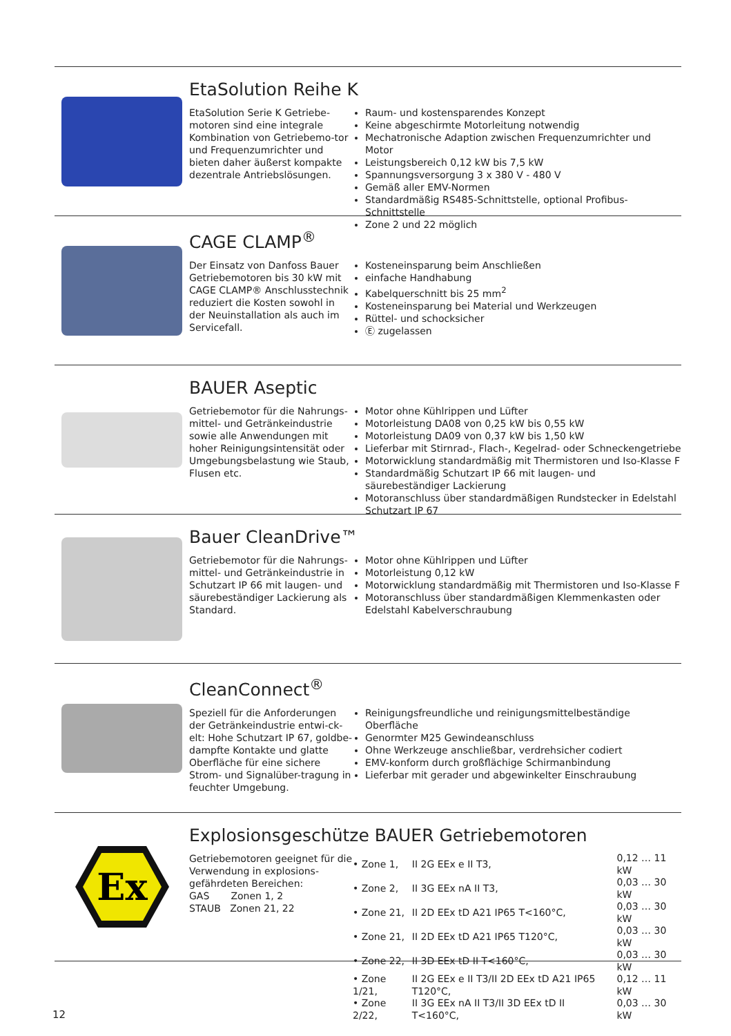EtaSolution Reihe K
EtaSolution Serie K Getriebe-motoren sind eine integrale Kombination von Getriebemo-tor und Frequenzumrichter und bieten daher äußerst kompakte dezentrale Antriebslösungen.
Raum- und kostensparendes Konzept
Keine abgeschirmte Motorleitung notwendig
Mechatronische Adaption zwischen Frequenzumrichter und Motor
Leistungsbereich 0,12 kW bis 7,5 kW
Spannungsversorgung 3 x 380 V - 480 V
Gemäß aller EMV-Normen
Standardmäßig RS485-Schnittstelle, optional Profibus-Schnittstelle
Zone 2 und 22 möglich
CAGE CLAMP<sup>®</sup>
Der Einsatz von Danfoss Bauer Getriebemotoren bis 30 kW mit CAGE CLAMP® Anschlusstechnik reduziert die Kosten sowohl in der Neuinstallation als auch im Servicefall.
Kosteneinsparung beim Anschließen
einfache Handhabung
Kabelquerschnitt bis 25 mm<sup>2</sup>
Kosteneinsparung bei Material und Werkzeugen
Rüttel- und schocksicher
Ⓔ zugelassen
BAUER Aseptic
Getriebemotor für die Nahrungs-mittel- und Getränkeindustrie sowie alle Anwendungen mit hoher Reinigungsintensität oder Umgebungsbelastung wie Staub, Flusen etc.
Motor ohne Kühlrippen und Lüfter
Motorleistung DA08 von 0,25 kW bis 0,55 kW
Motorleistung DA09 von 0,37 kW bis 1,50 kW
Lieferbar mit Stirnrad-, Flach-, Kegelrad- oder Schneckengetriebe
Motorwicklung standardmäßig mit Thermistoren und Iso-Klasse F
Standardmäßig Schutzart IP 66 mit laugen- und säurebeständiger Lackierung
Motoranschluss über standardmäßigen Rundstecker in Edelstahl Schutzart IP 67
Bauer CleanDrive™
Getriebemotor für die Nahrungs-mittel- und Getränkeindustrie in Schutzart IP 66 mit laugen- und säurebeständiger Lackierung als Standard.
Motor ohne Kühlrippen und Lüfter
Motorleistung 0,12 kW
Motorwicklung standardmäßig mit Thermistoren und Iso-Klasse F
Motoranschluss über standardmäßigen Klemmenkasten oder Edelstahl Kabelverschraubung
CleanConnect<sup>®</sup>
Speziell für die Anforderungen der Getränkeindustrie entwi-ck-elt: Hohe Schutzart IP 67, goldbe-dampfte Kontakte und glatte Oberfläche für eine sichere Strom- und Signalüber-tragung in feuchter Umgebung.
Reinigungsfreundliche und reinigungsmittelbeständige Oberfläche
Genormter M25 Gewindeanschluss
Ohne Werkzeuge anschließbar, verdrehsicher codiert
EMV-konform durch großflächige Schirmanbindung
Lieferbar mit gerader und abgewinkelter Einschraubung
Ex
Explosionsgeschütze BAUER Getriebemotoren
Getriebemotoren geeignet für die Verwendung in explosions-gefährdeten Bereichen:
GAS Zonen 1, 2
STAUB Zonen 21, 22
| • Zone 1, | II 2G EEx e II T3, | 0,12 … 11 kW |
| • Zone 2, | II 3G EEx nA II T3, | 0,03 … 30 kW |
| • Zone 21, | II 2D EEx tD A21 IP65 T<160°C, | 0,03 … 30 kW |
| • Zone 21, | II 2D EEx tD A21 IP65 T120°C, | 0,03 … 30 kW |
| • Zone 22, | II 3D EEx tD II T<160°C, | 0,03 … 30 kW |
| • Zone 1/21, | II 2G EEx e II T3/II 2D EEx tD A21 IP65 T120°C, | 0,12 … 11 kW |
| • Zone 2/22, | II 3G EEx nA II T3/II 3D EEx tD II T<160°C, | 0,03 … 30 kW |
12